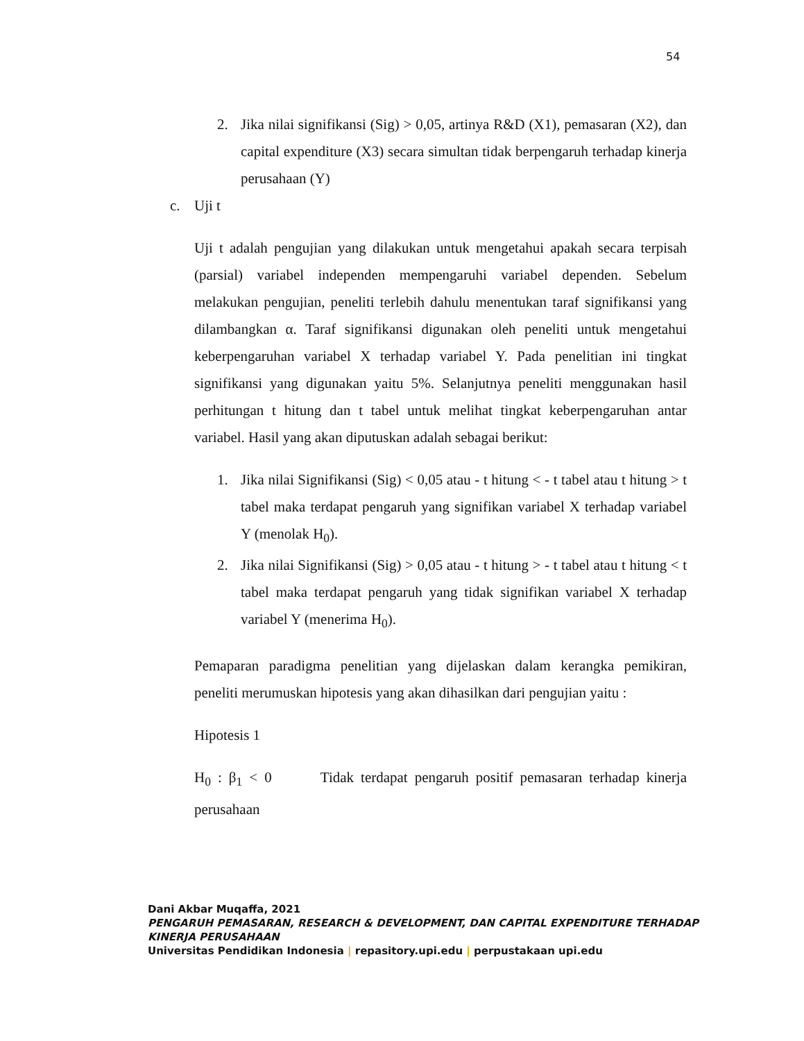54
2. Jika nilai signifikansi (Sig) > 0,05, artinya R&D (X1), pemasaran (X2), dan capital expenditure (X3) secara simultan tidak berpengaruh terhadap kinerja perusahaan (Y)
c. Uji t
Uji t adalah pengujian yang dilakukan untuk mengetahui apakah secara terpisah (parsial) variabel independen mempengaruhi variabel dependen. Sebelum melakukan pengujian, peneliti terlebih dahulu menentukan taraf signifikansi yang dilambangkan α. Taraf signifikansi digunakan oleh peneliti untuk mengetahui keberpengaruhan variabel X terhadap variabel Y. Pada penelitian ini tingkat signifikansi yang digunakan yaitu 5%. Selanjutnya peneliti menggunakan hasil perhitungan t hitung dan t tabel untuk melihat tingkat keberpengaruhan antar variabel. Hasil yang akan diputuskan adalah sebagai berikut:
1. Jika nilai Signifikansi (Sig) < 0,05 atau - t hitung < - t tabel atau t hitung > t tabel maka terdapat pengaruh yang signifikan variabel X terhadap variabel Y (menolak H<sub>0</sub>).
2. Jika nilai Signifikansi (Sig) > 0,05 atau - t hitung > - t tabel atau t hitung < t tabel maka terdapat pengaruh yang tidak signifikan variabel X terhadap variabel Y (menerima H<sub>0</sub>).
Pemaparan paradigma penelitian yang dijelaskan dalam kerangka pemikiran, peneliti merumuskan hipotesis yang akan dihasilkan dari pengujian yaitu :
Hipotesis 1
H<sub>0</sub> : β<sub>1</sub> < 0 Tidak terdapat pengaruh positif pemasaran terhadap kinerja perusahaan
Dani Akbar Muqaffa, 2021
PENGARUH PEMASARAN, RESEARCH & DEVELOPMENT, DAN CAPITAL EXPENDITURE TERHADAP
KINERJA PERUSAHAAN
Universitas Pendidikan Indonesia | repasitory.upi.edu | perpustakaan upi.edu